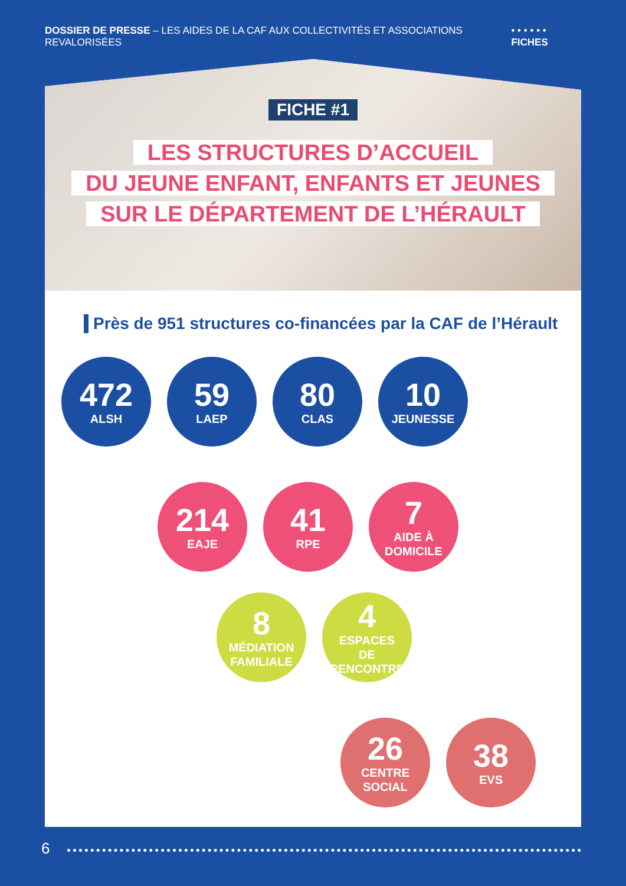DOSSIER DE PRESSE – LES AIDES DE LA CAF AUX COLLECTIVITÉS ET ASSOCIATIONS REVALORISÉES
• • • • • • FICHES
FICHE #1
LES STRUCTURES D’ACCUEIL
DU JEUNE ENFANT, ENFANTS ET JEUNES
SUR LE DÉPARTEMENT DE L’HÉRAULT
Près de 951 structures co-financées par la CAF de l’Hérault
472
ALSH
59
LAEP
80
CLAS
10
JEUNESSE
214
EAJE
41
RPE
7
AIDE À
DOMICILE
8
MÉDIATION
FAMILIALE
4
ESPACES
DE RENCONTRE
26
CENTRE SOCIAL
38
EVS
6